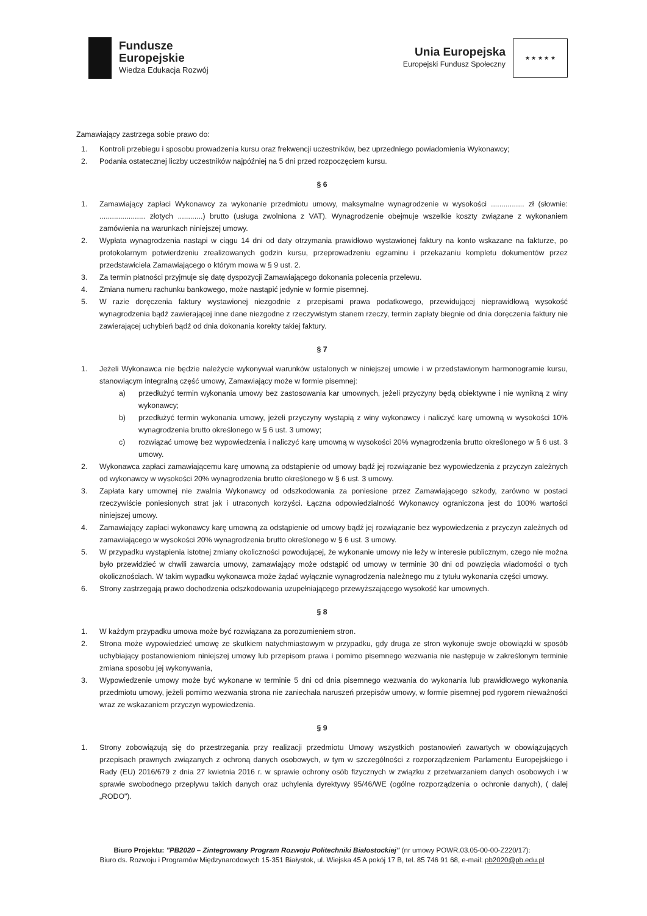Fundusze
Europejskie
Wiedza Edukacja Rozwój
Unia Europejska
Europejski Fundusz Społeczny
★ ★ ★ ★ ★
Zamawiający zastrzega sobie prawo do:
1. Kontroli przebiegu i sposobu prowadzenia kursu oraz frekwencji uczestników, bez uprzedniego powiadomienia Wykonawcy;
2. Podania ostatecznej liczby uczestników najpóźniej na 5 dni przed rozpoczęciem kursu.
§ 6
1. Zamawiający zapłaci Wykonawcy za wykonanie przedmiotu umowy, maksymalne wynagrodzenie w wysokości ................ zł (słownie: ...................... złotych ............) brutto (usługa zwolniona z VAT). Wynagrodzenie obejmuje wszelkie koszty związane z wykonaniem zamówienia na warunkach niniejszej umowy.
2. Wypłata wynagrodzenia nastąpi w ciągu 14 dni od daty otrzymania prawidłowo wystawionej faktury na konto wskazane na fakturze, po protokolarnym potwierdzeniu zrealizowanych godzin kursu, przeprowadzeniu egzaminu i przekazaniu kompletu dokumentów przez przedstawiciela Zamawiającego o którym mowa w § 9 ust. 2.
3. Za termin płatności przyjmuje się datę dyspozycji Zamawiającego dokonania polecenia przelewu.
4. Zmiana numeru rachunku bankowego, może nastąpić jedynie w formie pisemnej.
5. W razie doręczenia faktury wystawionej niezgodnie z przepisami prawa podatkowego, przewidującej nieprawidłową wysokość wynagrodzenia bądź zawierającej inne dane niezgodne z rzeczywistym stanem rzeczy, termin zapłaty biegnie od dnia doręczenia faktury nie zawierającej uchybień bądź od dnia dokonania korekty takiej faktury.
§ 7
1. Jeżeli Wykonawca nie będzie należycie wykonywał warunków ustalonych w niniejszej umowie i w przedstawionym harmonogramie kursu, stanowiącym integralną część umowy, Zamawiający może w formie pisemnej:
a) przedłużyć termin wykonania umowy bez zastosowania kar umownych, jeżeli przyczyny będą obiektywne i nie wynikną z winy wykonawcy;
b) przedłużyć termin wykonania umowy, jeżeli przyczyny wystąpią z winy wykonawcy i naliczyć karę umowną w wysokości 10% wynagrodzenia brutto określonego w § 6 ust. 3 umowy;
c) rozwiązać umowę bez wypowiedzenia i naliczyć karę umowną w wysokości 20% wynagrodzenia brutto określonego w § 6 ust. 3 umowy.
2. Wykonawca zapłaci zamawiającemu karę umowną za odstąpienie od umowy bądź jej rozwiązanie bez wypowiedzenia z przyczyn zależnych od wykonawcy w wysokości 20% wynagrodzenia brutto określonego w § 6 ust. 3 umowy.
3. Zapłata kary umownej nie zwalnia Wykonawcy od odszkodowania za poniesione przez Zamawiającego szkody, zarówno w postaci rzeczywiście poniesionych strat jak i utraconych korzyści. Łączna odpowiedzialność Wykonawcy ograniczona jest do 100% wartości niniejszej umowy.
4. Zamawiający zapłaci wykonawcy karę umowną za odstąpienie od umowy bądź jej rozwiązanie bez wypowiedzenia z przyczyn zależnych od zamawiającego w wysokości 20% wynagrodzenia brutto określonego w § 6 ust. 3 umowy.
5. W przypadku wystąpienia istotnej zmiany okoliczności powodującej, że wykonanie umowy nie leży w interesie publicznym, czego nie można było przewidzieć w chwili zawarcia umowy, zamawiający może odstąpić od umowy w terminie 30 dni od powzięcia wiadomości o tych okolicznościach. W takim wypadku wykonawca może żądać wyłącznie wynagrodzenia należnego mu z tytułu wykonania części umowy.
6. Strony zastrzegają prawo dochodzenia odszkodowania uzupełniającego przewyższającego wysokość kar umownych.
§ 8
1. W każdym przypadku umowa może być rozwiązana za porozumieniem stron.
2. Strona może wypowiedzieć umowę ze skutkiem natychmiastowym w przypadku, gdy druga ze stron wykonuje swoje obowiązki w sposób uchybiający postanowieniom niniejszej umowy lub przepisom prawa i pomimo pisemnego wezwania nie następuje w zakreślonym terminie zmiana sposobu jej wykonywania,
3. Wypowiedzenie umowy może być wykonane w terminie 5 dni od dnia pisemnego wezwania do wykonania lub prawidłowego wykonania przedmiotu umowy, jeżeli pomimo wezwania strona nie zaniechała naruszeń przepisów umowy, w formie pisemnej pod rygorem nieważności wraz ze wskazaniem przyczyn wypowiedzenia.
§ 9
1. Strony zobowiązują się do przestrzegania przy realizacji przedmiotu Umowy wszystkich postanowień zawartych w obowiązujących przepisach prawnych związanych z ochroną danych osobowych, w tym w szczególności z rozporządzeniem Parlamentu Europejskiego i Rady (EU) 2016/679 z dnia 27 kwietnia 2016 r. w sprawie ochrony osób fizycznych w związku z przetwarzaniem danych osobowych i w sprawie swobodnego przepływu takich danych oraz uchylenia dyrektywy 95/46/WE (ogólne rozporządzenia o ochronie danych), ( dalej „RODO").
Biuro Projektu: "PB2020 – Zintegrowany Program Rozwoju Politechniki Białostockiej" (nr umowy POWR.03.05-00-00-Z220/17):
Biuro ds. Rozwoju i Programów Międzynarodowych 15-351 Białystok, ul. Wiejska 45 A pokój 17 B, tel. 85 746 91 68, e-mail: pb2020@pb.edu.pl